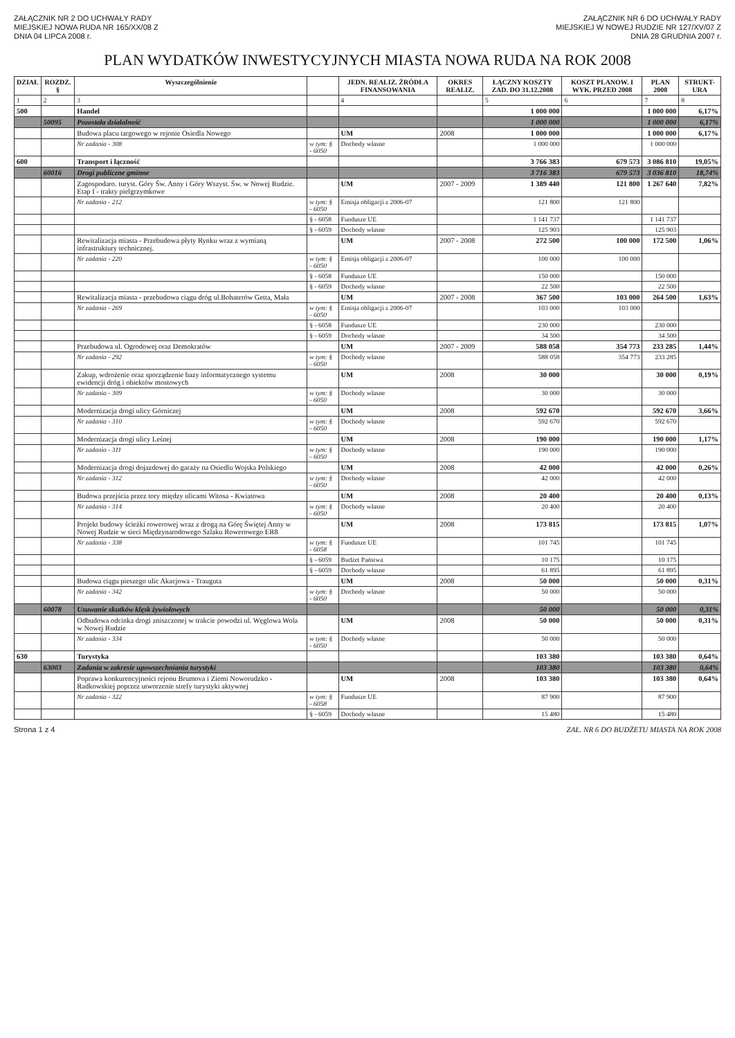ZAŁĄCZNIK NR 2 DO UCHWAŁY RADY
MIEJSKIEJ NOWA RUDA NR 165/XX/08 Z
DNIA 04 LIPCA 2008 r.
ZAŁĄCZNIK NR 6 DO UCHWAŁY RADY
MIEJSKIEJ W NOWEJ RUDZIE NR 127/XV/07 Z
DNIA 28 GRUDNIA 2007 r.
PLAN WYDATKÓW INWESTYCYJNYCH MIASTA NOWA RUDA NA ROK 2008
| DZIAŁ | ROZDZ. § | Wyszczególnienie | | JEDN. REALIZ. ŹRÓDŁA FINANSOWANIA | OKRES REALIZ. | ŁĄCZNY KOSZTY ZAD. DO 31.12.2008 | KOSZT PLANOW. I WYK. PRZED 2008 | PLAN 2008 | STRUKT-URA |
| --- | --- | --- | --- | --- | --- | --- | --- | --- | --- |
| 1 | 2 | 3 | | 4 | | 5 | 6 | 7 | 8 |
| 500 | | Handel | | | | 1 000 000 | | 1 000 000 | 6,17% |
| | 50095 | Pozostała działalność | | | | 1 000 000 | | 1 000 000 | 6,17% |
| | | Budowa placu targowego w rejonie Osiedla Nowego | | UM | 2008 | 1 000 000 | | 1 000 000 | 6,17% |
| | | Nr zadania - 308 | w tym: § - 6050 | Dochody własne | | 1 000 000 | | 1 000 000 | |
| 600 | | Transport i łączność | | | | 3 766 383 | 679 573 | 3 086 810 | 19,05% |
| | 60016 | Drogi publiczne gminne | | | | 3 716 383 | 679 573 | 3 036 810 | 18,74% |
| | | Zagospodaro. turyst. Góry Św. Anny i Góry Wszyst. Św. w Nowej Rudzie. Etap I - trakty pielgrzymkowe | | UM | 2007 - 2009 | 1 389 440 | 121 800 | 1 267 640 | 7,82% |
| | | Nr zadania - 212 | w tym: § - 6050 | Emisja obligacji z 2006-07 | | 121 800 | 121 800 | | |
| | | | § - 6058 | Fundusze UE | | 1 141 737 | | 1 141 737 | |
| | | | § - 6059 | Dochody własne | | 125 903 | | 125 903 | |
| | | Rewitalizacja miasta - Przebudowa płyty Rynku wraz z wymianą infrastruktury technicznej. | | UM | 2007 - 2008 | 272 500 | 100 000 | 172 500 | 1,06% |
| | | Nr zadania - 220 | w tym: § - 6050 | Emisja obligacji z 2006-07 | | 100 000 | 100 000 | | |
| | | | § - 6058 | Fundusze UE | | 150 000 | | 150 000 | |
| | | | § - 6059 | Dochody własne | | 22 500 | | 22 500 | |
| | | Rewitalizacja miasta - przebudowa ciągu dróg ul.Bohaterów Getta, Mała | | UM | 2007 - 2008 | 367 500 | 103 000 | 264 500 | 1,63% |
| | | Nr zadania - 269 | w tym: § - 6050 | Emisja obligacji z 2006-07 | | 103 000 | 103 000 | | |
| | | | § - 6058 | Fundusze UE | | 230 000 | | 230 000 | |
| | | | § - 6059 | Dochody własne | | 34 500 | | 34 500 | |
| | | Przebudowa ul. Ogrodowej oraz Demokratów | | UM | 2007 - 2009 | 588 058 | 354 773 | 233 285 | 1,44% |
| | | Nr zadania - 292 | w tym: § - 6050 | Dochody własne | | 588 058 | 354 773 | 233 285 | |
| | | Zakup, wdrożenie oraz sporządzenie bazy informatycznego systemu ewidencji dróg i obiektów mostowych | | UM | 2008 | 30 000 | | 30 000 | 0,19% |
| | | Nr zadania - 309 | w tym: § - 6050 | Dochody własne | | 30 000 | | 30 000 | |
| | | Modernizacja drogi ulicy Górniczej | | UM | 2008 | 592 670 | | 592 670 | 3,66% |
| | | Nr zadania - 310 | w tym: § - 6050 | Dochody własne | | 592 670 | | 592 670 | |
| | | Modernizacja drogi ulicy Leśnej | | UM | 2008 | 190 000 | | 190 000 | 1,17% |
| | | Nr zadania - 311 | w tym: § - 6050 | Dochody własne | | 190 000 | | 190 000 | |
| | | Modernizacja drogi dojazdowej do garaży na Osiedlu Wojska Polskiego | | UM | 2008 | 42 000 | | 42 000 | 0,26% |
| | | Nr zadania - 312 | w tym: § - 6050 | Dochody własne | | 42 000 | | 42 000 | |
| | | Budowa przejścia przez tory między ulicami Witosa - Kwiatowa | | UM | 2008 | 20 400 | | 20 400 | 0,13% |
| | | Nr zadania - 314 | w tym: § - 6050 | Dochody własne | | 20 400 | | 20 400 | |
| | | Projekt budowy ścieżki rowerowej wraz z drogą na Górę Świętej Anny w Nowej Rudzie w sieci Międzynarodowego Szlaku Rowerowego ER8 | | UM | 2008 | 173 815 | | 173 815 | 1,07% |
| | | Nr zadania - 338 | w tym: § - 6058 | Fundusze UE | | 101 745 | | 101 745 | |
| | | | § - 6059 | Budżet Państwa | | 10 175 | | 10 175 | |
| | | | § - 6059 | Dochody własne | | 61 895 | | 61 895 | |
| | | Budowa ciągu pieszego ulic Akacjowa - Trauguta | | UM | 2008 | 50 000 | | 50 000 | 0,31% |
| | | Nr zadania - 342 | w tym: § - 6050 | Dochody własne | | 50 000 | | 50 000 | |
| | 60078 | Usuwanie skutków klęsk żywiołowych | | | | 50 000 | | 50 000 | 0,31% |
| | | Odbudowa odcinka drogi zniszczonej w trakcie powodzi ul. Węglowa Wola w Nowej Rudzie | | UM | 2008 | 50 000 | | 50 000 | 0,31% |
| | | Nr zadania - 334 | w tym: § - 6050 | Dochody własne | | 50 000 | | 50 000 | |
| 630 | | Turystyka | | | | 103 380 | | 103 380 | 0,64% |
| | 63003 | Zadania w zakresie upowszechniania turystyki | | | | 103 380 | | 103 380 | 0,64% |
| | | Poprawa konkurencyjności rejonu Brumova i Ziemi Noworudzko - Radkowskiej poprzez utworzenie strefy turystyki aktywnej | | UM | 2008 | 103 380 | | 103 380 | 0,64% |
| | | Nr zadania - 322 | w tym: § - 6058 | Fundusze UE | | 87 900 | | 87 900 | |
| | | | § - 6059 | Dochody własne | | 15 480 | | 15 480 | |
Strona 1 z 4 ZAŁ. NR 6 DO BUDŻETU MIASTA NA ROK 2008